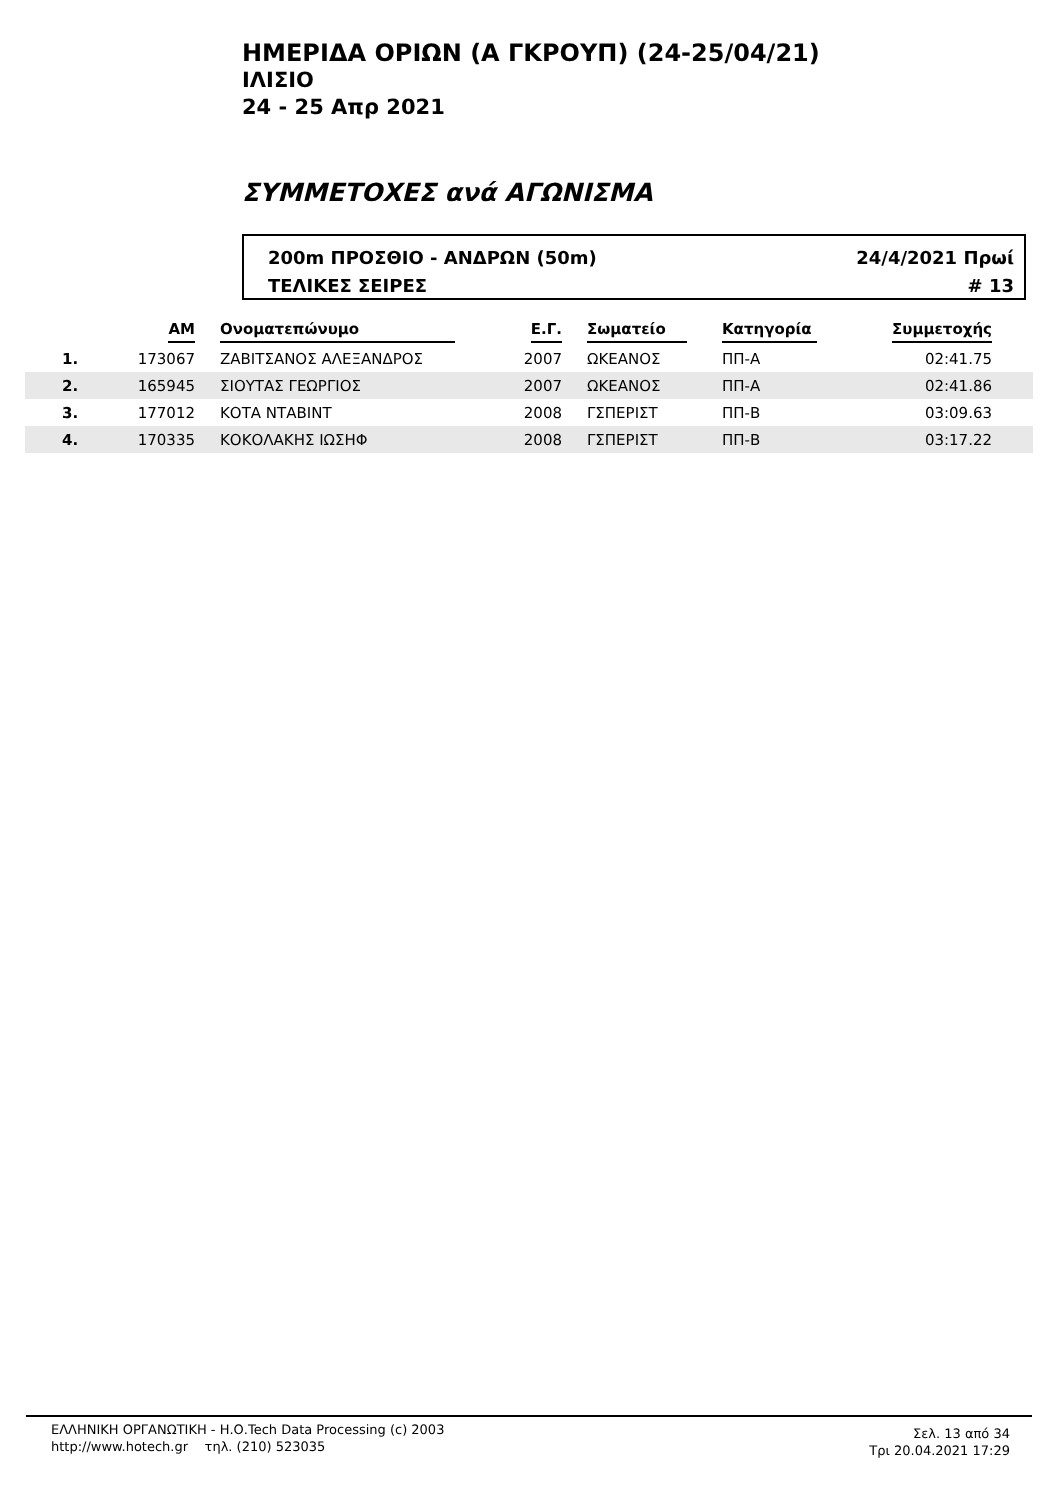ΗΜΕΡΙΔΑ ΟΡΙΩΝ (Α ΓΚΡΟΥΠ) (24-25/04/21)
ΙΛΙΣΙΟ
24 - 25 Απρ 2021
ΣΥΜΜΕΤΟΧΕΣ ανά ΑΓΩΝΙΣΜΑ
200m ΠΡΟΣΘΙΟ - ΑΝΔΡΩΝ (50m)
ΤΕΛΙΚΕΣ ΣΕΙΡΕΣ
24/4/2021 Πρωί
# 13
| | AM | Ονοματεπώνυμο | Ε.Γ. | Σωματείο | Κατηγορία | Συμμετοχής | |
| --- | --- | --- | --- | --- | --- | --- | --- |
| 1. | 173067 | ΖΑΒΙΤΣΑΝΟΣ ΑΛΕΞΑΝΔΡΟΣ | 2007 | ΩΚΕΑΝΟΣ | ΠΠ-Α | 02:41.75 | |
| 2. | 165945 | ΣΙΟΥΤΑΣ ΓΕΩΡΓΙΟΣ | 2007 | ΩΚΕΑΝΟΣ | ΠΠ-Α | 02:41.86 | |
| 3. | 177012 | ΚΟΤΑ ΝΤΑΒΙΝΤ | 2008 | ΓΣΠΕΡΙΣΤ | ΠΠ-Β | 03:09.63 | |
| 4. | 170335 | ΚΟΚΟΛΑΚΗΣ ΙΩΣΗΦ | 2008 | ΓΣΠΕΡΙΣΤ | ΠΠ-Β | 03:17.22 | |
ΕΛΛΗΝΙΚΗ ΟΡΓΑΝΩΤΙΚΗ - Η.Ο.Tech Data Processing (c) 2003
http://www.hotech.gr τηλ. (210) 523035
Σελ. 13 από 34
Τρι 20.04.2021 17:29